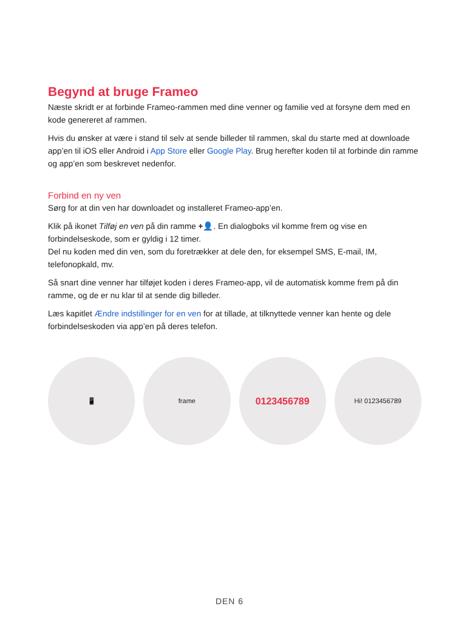Begynd at bruge Frameo
Næste skridt er at forbinde Frameo-rammen med dine venner og familie ved at forsyne dem med en kode genereret af rammen.
Hvis du ønsker at være i stand til selv at sende billeder til rammen, skal du starte med at downloade app’en til iOS eller Android i App Store eller Google Play. Brug herefter koden til at forbinde din ramme og app’en som beskrevet nedenfor.
Forbind en ny ven
Sørg for at din ven har downloadet og installeret Frameo-app’en.
Klik på ikonet Tilføj en ven på din ramme +👤. En dialogboks vil komme frem og vise en forbindelseskode, som er gyldig i 12 timer.
Del nu koden med din ven, som du foretrækker at dele den, for eksempel SMS, E-mail, IM, telefonopkald, mv.
Så snart dine venner har tilføjet koden i deres Frameo-app, vil de automatisk komme frem på din ramme, og de er nu klar til at sende dig billeder.
Læs kapitlet Ændre indstillinger for en ven for at tillade, at tilknyttede venner kan hente og dele forbindelseskoden via app’en på deres telefon.
📱 frame
0123456789
Hi! 0123456789
DEN 6